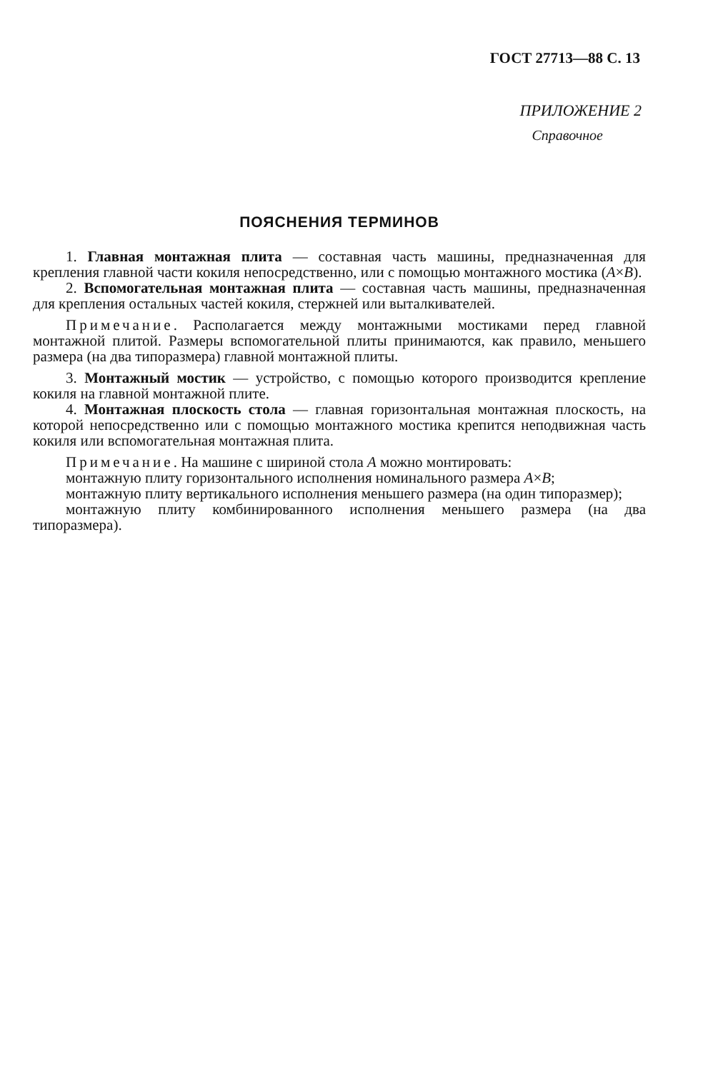ГОСТ 27713—88 С. 13
ПРИЛОЖЕНИЕ 2
Справочное
ПОЯСНЕНИЯ ТЕРМИНОВ
1. Главная монтажная плита — составная часть машины, предназначенная для крепления главной части кокиля непосредственно, или с помощью монтажного мостика (A×B).
2. Вспомогательная монтажная плита — составная часть машины, предназначенная для крепления остальных частей кокиля, стержней или выталкивателей.
Примечание. Располагается между монтажными мостиками перед главной монтажной плитой. Размеры вспомогательной плиты принимаются, как правило, меньшего размера (на два типоразмера) главной монтажной плиты.
3. Монтажный мостик — устройство, с помощью которого производится крепление кокиля на главной монтажной плите.
4. Монтажная плоскость стола — главная горизонтальная монтажная плоскость, на которой непосредственно или с помощью монтажного мостика крепится неподвижная часть кокиля или вспомогательная монтажная плита.
Примечание. На машине с шириной стола A можно монтировать:
монтажную плиту горизонтального исполнения номинального размера A×B;
монтажную плиту вертикального исполнения меньшего размера (на один типоразмер);
монтажную плиту комбинированного исполнения меньшего размера (на два типоразмера).